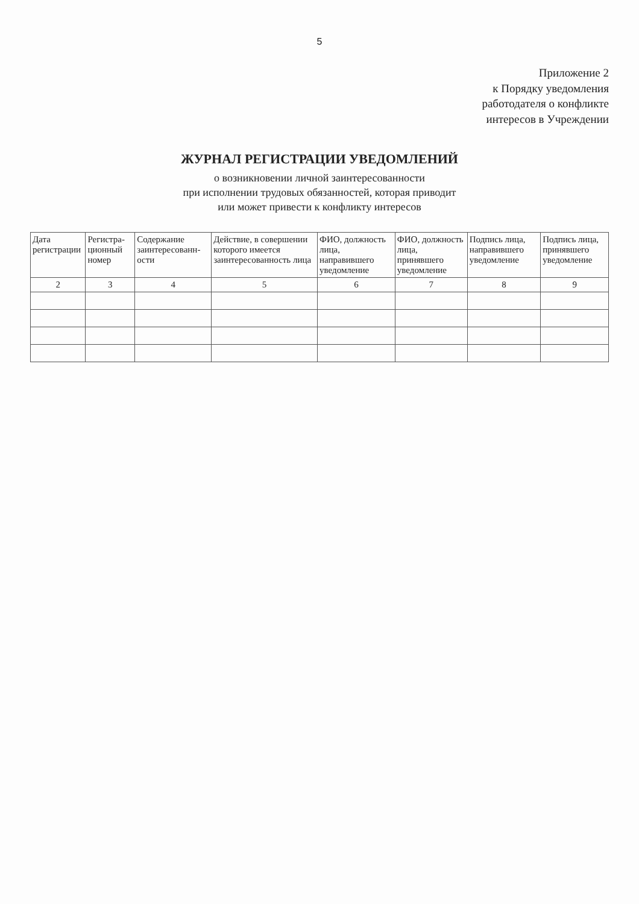5
Приложение 2
к Порядку уведомления
работодателя о конфликте
интересов в Учреждении
ЖУРНАЛ РЕГИСТРАЦИИ УВЕДОМЛЕНИЙ
о возникновении личной заинтересованности
при исполнении трудовых обязанностей, которая приводит
или может привести к конфликту интересов
| Дата регистрации | Регистра-ционный номер | Содержание заинтересованн-ости | Действие, в совершении которого имеется заинтересованность лица | ФИО, должность лица, направившего уведомление | ФИО, должность лица, принявшего уведомление | Подпись лица, направившего уведомление | Подпись лица, принявшего уведомление |
| --- | --- | --- | --- | --- | --- | --- | --- |
| 2 | 3 | 4 | 5 | 6 | 7 | 8 | 9 |